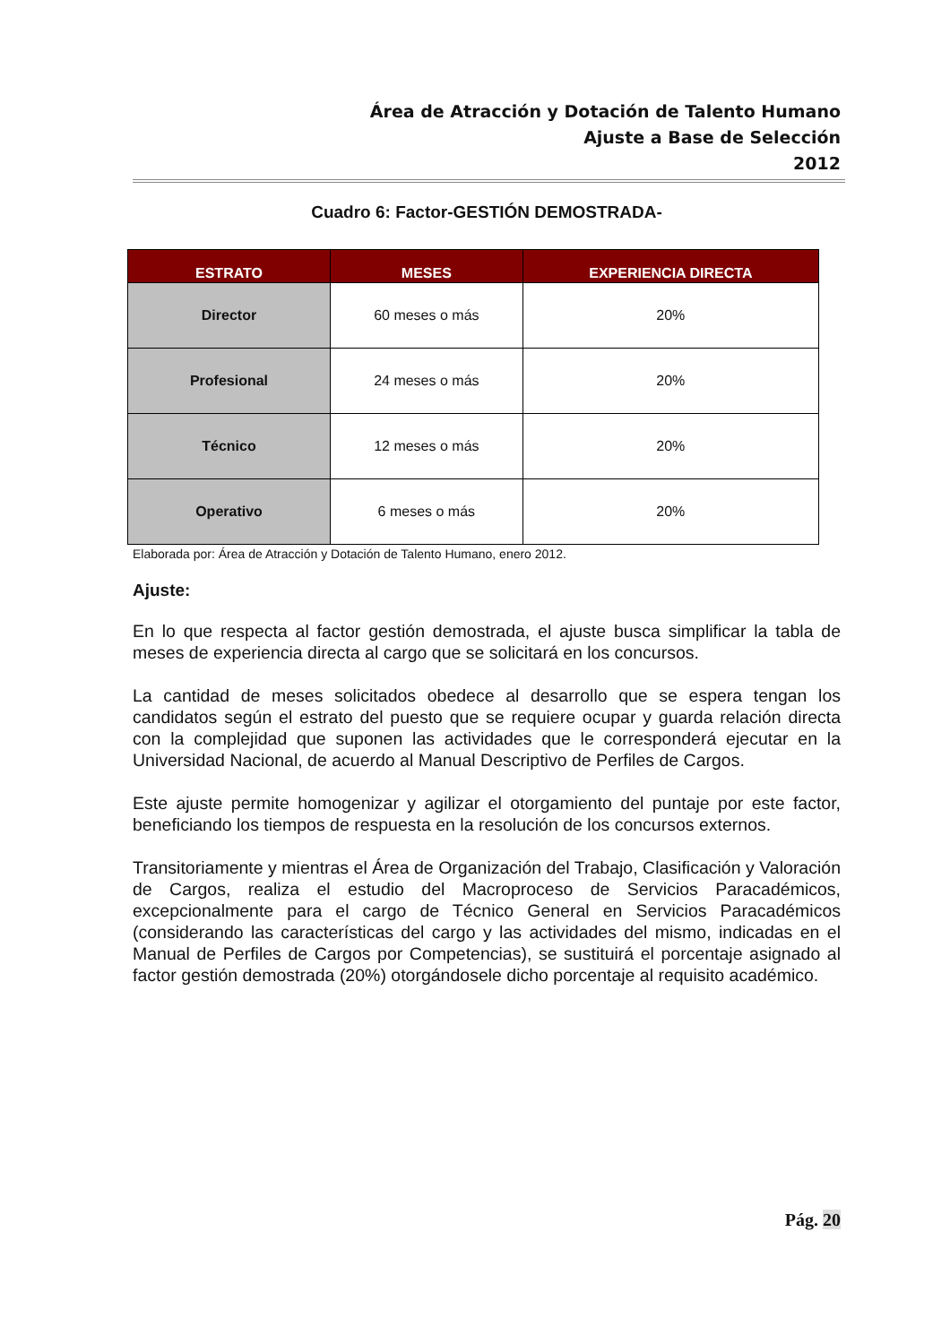Área de Atracción y Dotación de Talento Humano
Ajuste a Base de Selección
2012
Cuadro 6: Factor-GESTIÓN DEMOSTRADA-
| ESTRATO | MESES | EXPERIENCIA DIRECTA |
| --- | --- | --- |
| Director | 60 meses o más | 20% |
| Profesional | 24 meses o más | 20% |
| Técnico | 12 meses o más | 20% |
| Operativo | 6 meses o más | 20% |
Elaborada por: Área de Atracción y Dotación de Talento Humano, enero 2012.
Ajuste:
En lo que respecta al factor gestión demostrada, el ajuste busca simplificar la tabla de meses de experiencia directa al cargo que se solicitará en los concursos.
La cantidad de meses solicitados obedece al desarrollo que se espera tengan los candidatos según el estrato del puesto que se requiere ocupar y guarda relación directa con la complejidad que suponen las actividades que le corresponderá ejecutar en la Universidad Nacional, de acuerdo al Manual Descriptivo de Perfiles de Cargos.
Este ajuste permite homogenizar y agilizar el otorgamiento del puntaje por este factor, beneficiando los tiempos de respuesta en la resolución de los concursos externos.
Transitoriamente y mientras el Área de Organización del Trabajo, Clasificación y Valoración de Cargos, realiza el estudio del Macroproceso de Servicios Paracadémicos, excepcionalmente para el cargo de Técnico General en Servicios Paracadémicos (considerando las características del cargo y las actividades del mismo, indicadas en el Manual de Perfiles de Cargos por Competencias), se sustituirá el porcentaje asignado al factor gestión demostrada (20%) otorgándosele dicho porcentaje al requisito académico.
Pág. 20